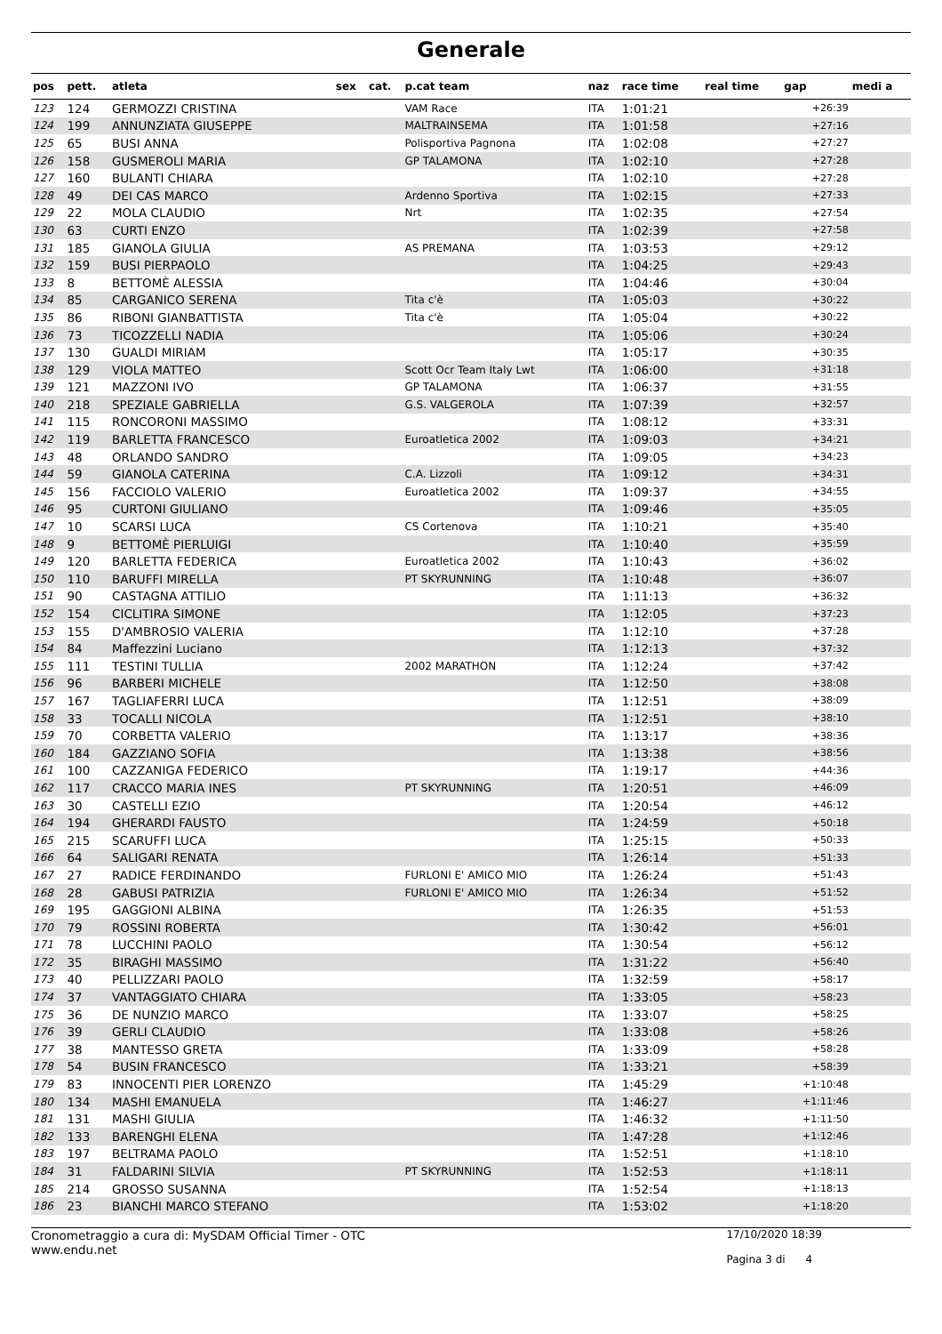Generale
| pos | pett. | atleta | sex | cat. | p.cat team | naz | race time | real time | gap | medi a |
| --- | --- | --- | --- | --- | --- | --- | --- | --- | --- | --- |
| 123 | 124 | GERMOZZI CRISTINA | | | VAM Race | ITA | 1:01:21 | | +26:39 | |
| 124 | 199 | ANNUNZIATA GIUSEPPE | | | MALTRAINSEMA | ITA | 1:01:58 | | +27:16 | |
| 125 | 65 | BUSI ANNA | | | Polisportiva Pagnona | ITA | 1:02:08 | | +27:27 | |
| 126 | 158 | GUSMEROLI MARIA | | | GP TALAMONA | ITA | 1:02:10 | | +27:28 | |
| 127 | 160 | BULANTI CHIARA | | | | ITA | 1:02:10 | | +27:28 | |
| 128 | 49 | DEI CAS MARCO | | | Ardenno Sportiva | ITA | 1:02:15 | | +27:33 | |
| 129 | 22 | MOLA CLAUDIO | | | Nrt | ITA | 1:02:35 | | +27:54 | |
| 130 | 63 | CURTI ENZO | | | | ITA | 1:02:39 | | +27:58 | |
| 131 | 185 | GIANOLA GIULIA | | | AS PREMANA | ITA | 1:03:53 | | +29:12 | |
| 132 | 159 | BUSI PIERPAOLO | | | | ITA | 1:04:25 | | +29:43 | |
| 133 | 8 | BETTOMÈ ALESSIA | | | | ITA | 1:04:46 | | +30:04 | |
| 134 | 85 | CARGANICO SERENA | | | Tita c'è | ITA | 1:05:03 | | +30:22 | |
| 135 | 86 | RIBONI GIANBATTISTA | | | Tita c'è | ITA | 1:05:04 | | +30:22 | |
| 136 | 73 | TICOZZELLI NADIA | | | | ITA | 1:05:06 | | +30:24 | |
| 137 | 130 | GUALDI MIRIAM | | | | ITA | 1:05:17 | | +30:35 | |
| 138 | 129 | VIOLA MATTEO | | | Scott Ocr Team Italy Lwt | ITA | 1:06:00 | | +31:18 | |
| 139 | 121 | MAZZONI IVO | | | GP TALAMONA | ITA | 1:06:37 | | +31:55 | |
| 140 | 218 | SPEZIALE GABRIELLA | | | G.S. VALGEROLA | ITA | 1:07:39 | | +32:57 | |
| 141 | 115 | RONCORONI MASSIMO | | | | ITA | 1:08:12 | | +33:31 | |
| 142 | 119 | BARLETTA FRANCESCO | | | Euroatletica 2002 | ITA | 1:09:03 | | +34:21 | |
| 143 | 48 | ORLANDO SANDRO | | | | ITA | 1:09:05 | | +34:23 | |
| 144 | 59 | GIANOLA CATERINA | | | C.A. Lizzoli | ITA | 1:09:12 | | +34:31 | |
| 145 | 156 | FACCIOLO VALERIO | | | Euroatletica 2002 | ITA | 1:09:37 | | +34:55 | |
| 146 | 95 | CURTONI GIULIANO | | | | ITA | 1:09:46 | | +35:05 | |
| 147 | 10 | SCARSI LUCA | | | CS Cortenova | ITA | 1:10:21 | | +35:40 | |
| 148 | 9 | BETTOMÈ PIERLUIGI | | | | ITA | 1:10:40 | | +35:59 | |
| 149 | 120 | BARLETTA FEDERICA | | | Euroatletica 2002 | ITA | 1:10:43 | | +36:02 | |
| 150 | 110 | BARUFFI MIRELLA | | | PT SKYRUNNING | ITA | 1:10:48 | | +36:07 | |
| 151 | 90 | CASTAGNA ATTILIO | | | | ITA | 1:11:13 | | +36:32 | |
| 152 | 154 | CICLITIRA SIMONE | | | | ITA | 1:12:05 | | +37:23 | |
| 153 | 155 | D'AMBROSIO VALERIA | | | | ITA | 1:12:10 | | +37:28 | |
| 154 | 84 | Maffezzini Luciano | | | | ITA | 1:12:13 | | +37:32 | |
| 155 | 111 | TESTINI TULLIA | | | 2002 MARATHON | ITA | 1:12:24 | | +37:42 | |
| 156 | 96 | BARBERI MICHELE | | | | ITA | 1:12:50 | | +38:08 | |
| 157 | 167 | TAGLIAFERRI LUCA | | | | ITA | 1:12:51 | | +38:09 | |
| 158 | 33 | TOCALLI NICOLA | | | | ITA | 1:12:51 | | +38:10 | |
| 159 | 70 | CORBETTA VALERIO | | | | ITA | 1:13:17 | | +38:36 | |
| 160 | 184 | GAZZIANO SOFIA | | | | ITA | 1:13:38 | | +38:56 | |
| 161 | 100 | CAZZANIGA FEDERICO | | | | ITA | 1:19:17 | | +44:36 | |
| 162 | 117 | CRACCO MARIA INES | | | PT SKYRUNNING | ITA | 1:20:51 | | +46:09 | |
| 163 | 30 | CASTELLI EZIO | | | | ITA | 1:20:54 | | +46:12 | |
| 164 | 194 | GHERARDI FAUSTO | | | | ITA | 1:24:59 | | +50:18 | |
| 165 | 215 | SCARUFFI LUCA | | | | ITA | 1:25:15 | | +50:33 | |
| 166 | 64 | SALIGARI RENATA | | | | ITA | 1:26:14 | | +51:33 | |
| 167 | 27 | RADICE FERDINANDO | | | FURLONI E' AMICO MIO | ITA | 1:26:24 | | +51:43 | |
| 168 | 28 | GABUSI PATRIZIA | | | FURLONI E' AMICO MIO | ITA | 1:26:34 | | +51:52 | |
| 169 | 195 | GAGGIONI ALBINA | | | | ITA | 1:26:35 | | +51:53 | |
| 170 | 79 | ROSSINI ROBERTA | | | | ITA | 1:30:42 | | +56:01 | |
| 171 | 78 | LUCCHINI PAOLO | | | | ITA | 1:30:54 | | +56:12 | |
| 172 | 35 | BIRAGHI MASSIMO | | | | ITA | 1:31:22 | | +56:40 | |
| 173 | 40 | PELLIZZARI PAOLO | | | | ITA | 1:32:59 | | +58:17 | |
| 174 | 37 | VANTAGGIATO CHIARA | | | | ITA | 1:33:05 | | +58:23 | |
| 175 | 36 | DE NUNZIO MARCO | | | | ITA | 1:33:07 | | +58:25 | |
| 176 | 39 | GERLI CLAUDIO | | | | ITA | 1:33:08 | | +58:26 | |
| 177 | 38 | MANTESSO GRETA | | | | ITA | 1:33:09 | | +58:28 | |
| 178 | 54 | BUSIN FRANCESCO | | | | ITA | 1:33:21 | | +58:39 | |
| 179 | 83 | INNOCENTI PIER LORENZO | | | | ITA | 1:45:29 | | +1:10:48 | |
| 180 | 134 | MASHI EMANUELA | | | | ITA | 1:46:27 | | +1:11:46 | |
| 181 | 131 | MASHI GIULIA | | | | ITA | 1:46:32 | | +1:11:50 | |
| 182 | 133 | BARENGHI ELENA | | | | ITA | 1:47:28 | | +1:12:46 | |
| 183 | 197 | BELTRAMA PAOLO | | | | ITA | 1:52:51 | | +1:18:10 | |
| 184 | 31 | FALDARINI SILVIA | | | PT SKYRUNNING | ITA | 1:52:53 | | +1:18:11 | |
| 185 | 214 | GROSSO SUSANNA | | | | ITA | 1:52:54 | | +1:18:13 | |
| 186 | 23 | BIANCHI MARCO STEFANO | | | | ITA | 1:53:02 | | +1:18:20 | |
Cronometraggio a cura di: MySDAM Official Timer - OTC
www.endu.net
17/10/2020 18:39
Pagina 3 di 4